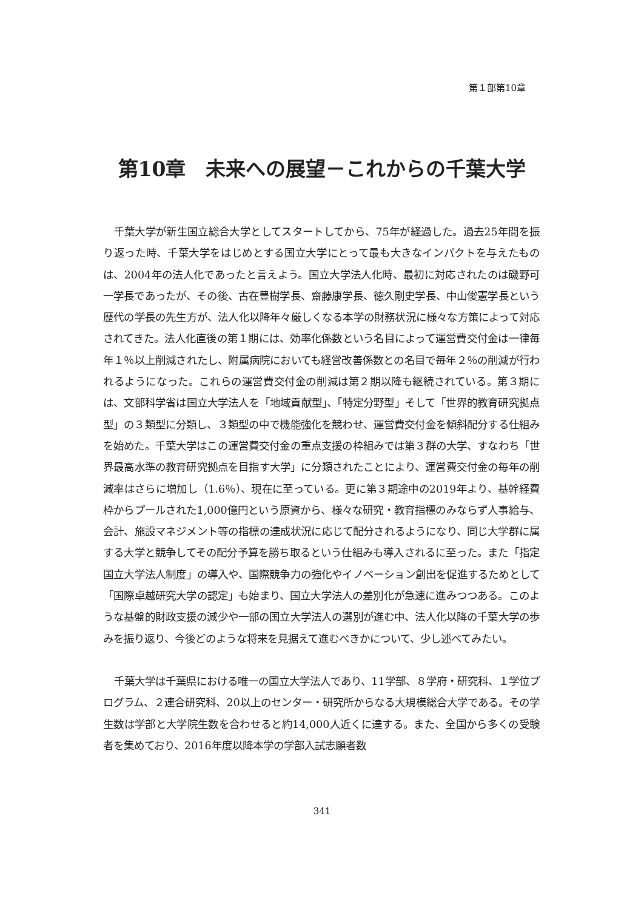第１部第10章
第10章　未来への展望－これからの千葉大学
千葉大学が新生国立総合大学としてスタートしてから、75年が経過した。過去25年間を振り返った時、千葉大学をはじめとする国立大学にとって最も大きなインパクトを与えたものは、2004年の法人化であったと言えよう。国立大学法人化時、最初に対応されたのは磯野可一学長であったが、その後、古在豊樹学長、齋藤康学長、徳久剛史学長、中山俊憲学長という歴代の学長の先生方が、法人化以降年々厳しくなる本学の財務状況に様々な方策によって対応されてきた。法人化直後の第１期には、効率化係数という名目によって運営費交付金は一律毎年１％以上削減されたし、附属病院においても経営改善係数との名目で毎年２％の削減が行われるようになった。これらの運営費交付金の削減は第２期以降も継続されている。第３期には、文部科学省は国立大学法人を「地域貢献型」、「特定分野型」そして「世界的教育研究拠点型」の３類型に分類し、３類型の中で機能強化を競わせ、運営費交付金を傾斜配分する仕組みを始めた。千葉大学はこの運営費交付金の重点支援の枠組みでは第３群の大学、すなわち「世界最高水準の教育研究拠点を目指す大学」に分類されたことにより、運営費交付金の毎年の削減率はさらに増加し（1.6％）、現在に至っている。更に第３期途中の2019年より、基幹経費枠からプールされた1,000億円という原資から、様々な研究・教育指標のみならず人事給与、会計、施設マネジメント等の指標の達成状況に応じて配分されるようになり、同じ大学群に属する大学と競争してその配分予算を勝ち取るという仕組みも導入されるに至った。また「指定国立大学法人制度」の導入や、国際競争力の強化やイノベーション創出を促進するためとして「国際卓越研究大学の認定」も始まり、国立大学法人の差別化が急速に進みつつある。このような基盤的財政支援の減少や一部の国立大学法人の選別が進む中、法人化以降の千葉大学の歩みを振り返り、今後どのような将来を見据えて進むべきかについて、少し述べてみたい。
千葉大学は千葉県における唯一の国立大学法人であり、11学部、８学府・研究科、１学位プログラム、２連合研究科、20以上のセンター・研究所からなる大規模総合大学である。その学生数は学部と大学院生数を合わせると約14,000人近くに達する。また、全国から多くの受験者を集めており、2016年度以降本学の学部入試志願者数
341